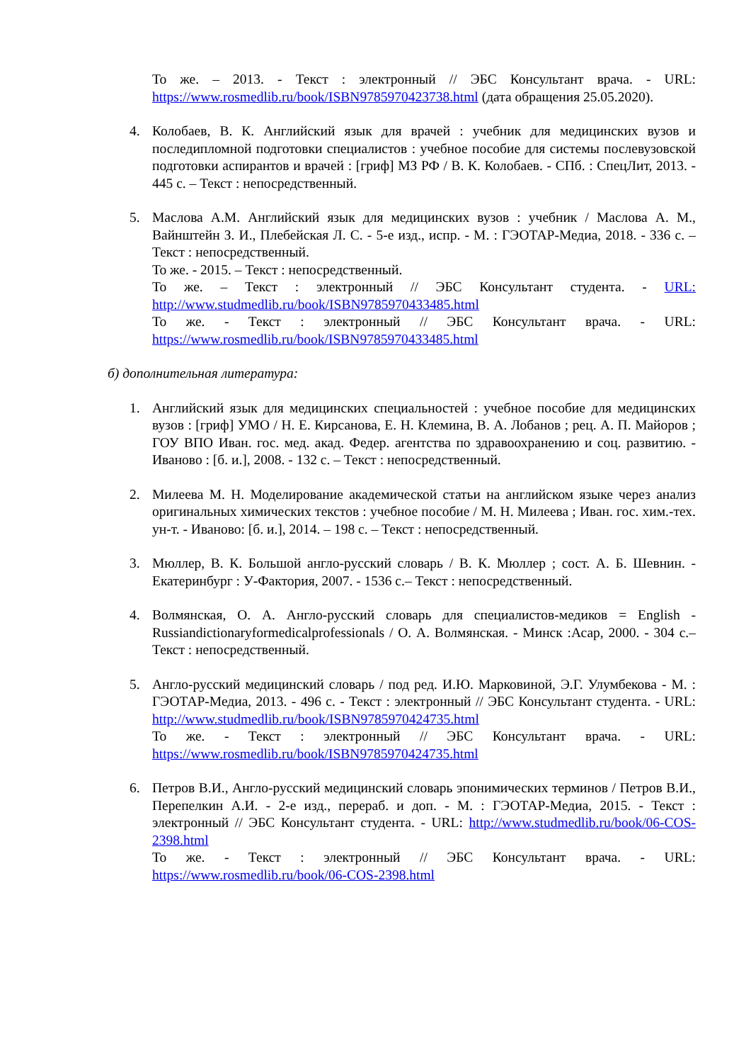То же. – 2013. - Текст : электронный // ЭБС Консультант врача. - URL: https://www.rosmedlib.ru/book/ISBN9785970423738.html (дата обращения 25.05.2020).
4. Колобаев, В. К. Английский язык для врачей : учебник для медицинских вузов и последипломной подготовки специалистов : учебное пособие для системы послевузовской подготовки аспирантов и врачей : [гриф] МЗ РФ / В. К. Колобаев. - СПб. : СпецЛит, 2013. - 445 с. – Текст : непосредственный.
5. Маслова А.М. Английский язык для медицинских вузов : учебник / Маслова А. М., Вайнштейн З. И., Плебейская Л. С. - 5-е изд., испр. - М. : ГЭОТАР-Медиа, 2018. - 336 с. – Текст : непосредственный.
То же. - 2015. – Текст : непосредственный.
То же. – Текст : электронный // ЭБС Консультант студента. - URL: http://www.studmedlib.ru/book/ISBN9785970433485.html
То же. - Текст : электронный // ЭБС Консультант врача. - URL: https://www.rosmedlib.ru/book/ISBN9785970433485.html
б) дополнительная литература:
1. Английский язык для медицинских специальностей : учебное пособие для медицинских вузов : [гриф] УМО / Н. Е. Кирсанова, Е. Н. Клемина, В. А. Лобанов ; рец. А. П. Майоров ; ГОУ ВПО Иван. гос. мед. акад. Федер. агентства по здравоохранению и соц. развитию. - Иваново : [б. и.], 2008. - 132 с. – Текст : непосредственный.
2. Милеева М. Н. Моделирование академической статьи на английском языке через анализ оригинальных химических текстов : учебное пособие / М. Н. Милеева ; Иван. гос. хим.-тех. ун-т. - Иваново: [б. и.], 2014. – 198 с. – Текст : непосредственный.
3. Мюллер, В. К. Большой англо-русский словарь / В. К. Мюллер ; сост. А. Б. Шевнин. - Екатеринбург : У-Фактория, 2007. - 1536 с.– Текст : непосредственный.
4. Волмянская, О. А. Англо-русский словарь для специалистов-медиков = English - Russiandictionaryformedicalprofessionals / О. А. Волмянская. - Минск :Асар, 2000. - 304 с.– Текст : непосредственный.
5. Англо-русский медицинский словарь / под ред. И.Ю. Марковиной, Э.Г. Улумбекова - М. : ГЭОТАР-Медиа, 2013. - 496 с. - Текст : электронный // ЭБС Консультант студента. - URL: http://www.studmedlib.ru/book/ISBN9785970424735.html
То же. - Текст : электронный // ЭБС Консультант врача. - URL: https://www.rosmedlib.ru/book/ISBN9785970424735.html
6. Петров В.И., Англо-русский медицинский словарь эпонимических терминов / Петров В.И., Перепелкин А.И. - 2-е изд., перераб. и доп. - М. : ГЭОТАР-Медиа, 2015. - Текст : электронный // ЭБС Консультант студента. - URL: http://www.studmedlib.ru/book/06-COS-2398.html
То же. - Текст : электронный // ЭБС Консультант врача. - URL: https://www.rosmedlib.ru/book/06-COS-2398.html